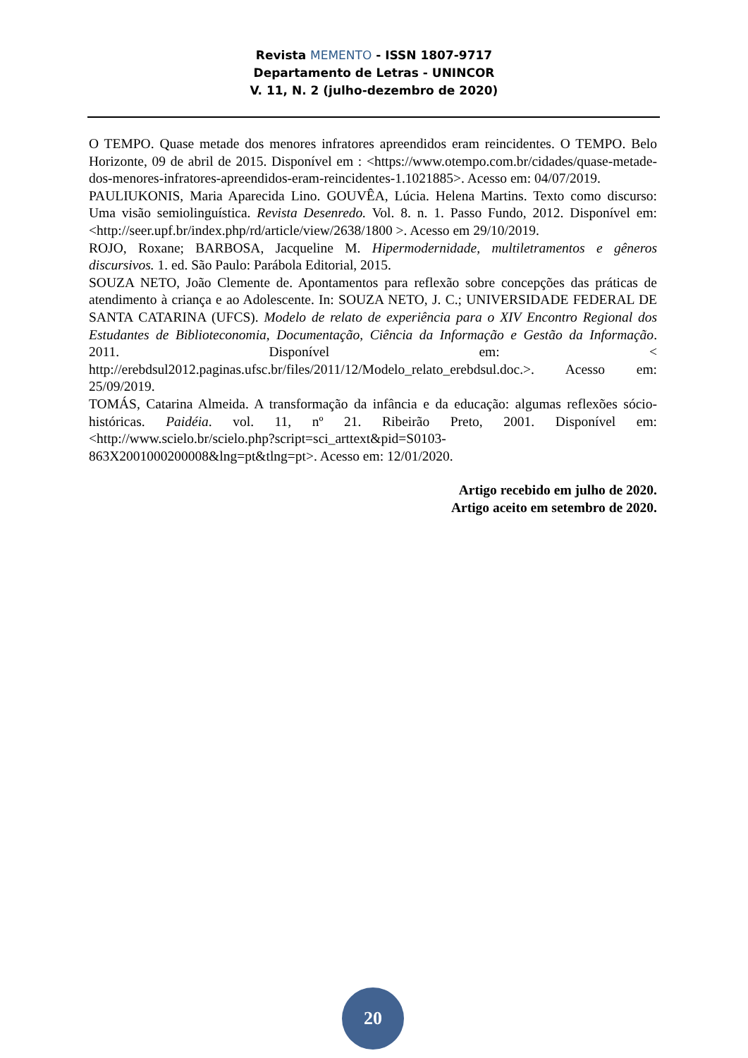Revista MEMENTO - ISSN 1807-9717
Departamento de Letras - UNINCOR
V. 11, N. 2 (julho-dezembro de 2020)
O TEMPO. Quase metade dos menores infratores apreendidos eram reincidentes. O TEMPO. Belo Horizonte, 09 de abril de 2015. Disponível em : <https://www.otempo.com.br/cidades/quase-metade-dos-menores-infratores-apreendidos-eram-reincidentes-1.1021885>. Acesso em: 04/07/2019.
PAULIUKONIS, Maria Aparecida Lino. GOUVÊA, Lúcia. Helena Martins. Texto como discurso: Uma visão semiolinguística. Revista Desenredo. Vol. 8. n. 1. Passo Fundo, 2012. Disponível em: <http://seer.upf.br/index.php/rd/article/view/2638/1800 >. Acesso em 29/10/2019.
ROJO, Roxane; BARBOSA, Jacqueline M. Hipermodernidade, multiletramentos e gêneros discursivos. 1. ed. São Paulo: Parábola Editorial, 2015.
SOUZA NETO, João Clemente de. Apontamentos para reflexão sobre concepções das práticas de atendimento à criança e ao Adolescente. In: SOUZA NETO, J. C.; UNIVERSIDADE FEDERAL DE SANTA CATARINA (UFCS). Modelo de relato de experiência para o XIV Encontro Regional dos Estudantes de Biblioteconomia, Documentação, Ciência da Informação e Gestão da Informação. 2011. Disponível em: < http://erebdsul2012.paginas.ufsc.br/files/2011/12/Modelo_relato_erebdsul.doc.>. Acesso em: 25/09/2019.
TOMÁS, Catarina Almeida. A transformação da infância e da educação: algumas reflexões sócio-históricas. Paidéia. vol. 11, nº 21. Ribeirão Preto, 2001. Disponível em: <http://www.scielo.br/scielo.php?script=sci_arttext&pid=S0103-863X2001000200008&lng=pt&tlng=pt>. Acesso em: 12/01/2020.
Artigo recebido em julho de 2020.
Artigo aceito em setembro de 2020.
20